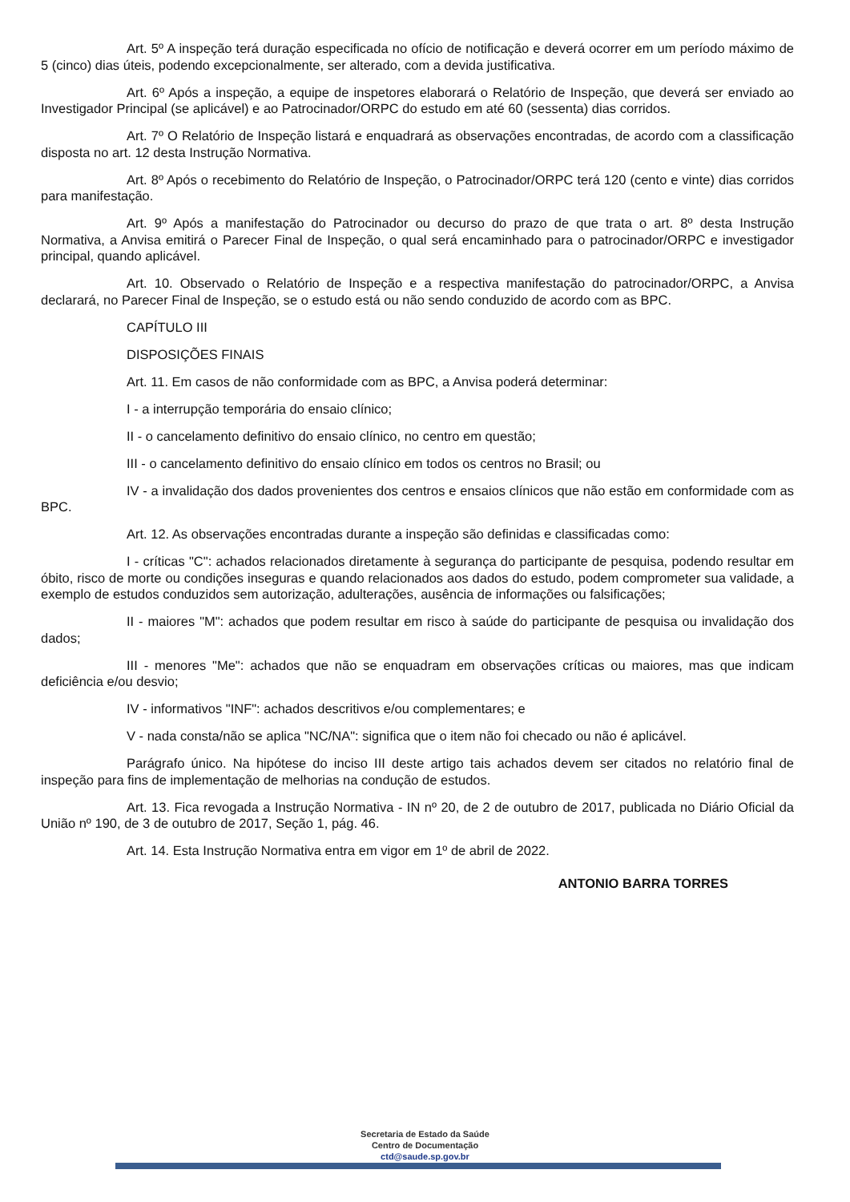Art. 5º A inspeção terá duração especificada no ofício de notificação e deverá ocorrer em um período máximo de 5 (cinco) dias úteis, podendo excepcionalmente, ser alterado, com a devida justificativa.
Art. 6º Após a inspeção, a equipe de inspetores elaborará o Relatório de Inspeção, que deverá ser enviado ao Investigador Principal (se aplicável) e ao Patrocinador/ORPC do estudo em até 60 (sessenta) dias corridos.
Art. 7º O Relatório de Inspeção listará e enquadrará as observações encontradas, de acordo com a classificação disposta no art. 12 desta Instrução Normativa.
Art. 8º Após o recebimento do Relatório de Inspeção, o Patrocinador/ORPC terá 120 (cento e vinte) dias corridos para manifestação.
Art. 9º Após a manifestação do Patrocinador ou decurso do prazo de que trata o art. 8º desta Instrução Normativa, a Anvisa emitirá o Parecer Final de Inspeção, o qual será encaminhado para o patrocinador/ORPC e investigador principal, quando aplicável.
Art. 10. Observado o Relatório de Inspeção e a respectiva manifestação do patrocinador/ORPC, a Anvisa declarará, no Parecer Final de Inspeção, se o estudo está ou não sendo conduzido de acordo com as BPC.
CAPÍTULO III
DISPOSIÇÕES FINAIS
Art. 11. Em casos de não conformidade com as BPC, a Anvisa poderá determinar:
I - a interrupção temporária do ensaio clínico;
II - o cancelamento definitivo do ensaio clínico, no centro em questão;
III - o cancelamento definitivo do ensaio clínico em todos os centros no Brasil; ou
IV - a invalidação dos dados provenientes dos centros e ensaios clínicos que não estão em conformidade com as BPC.
Art. 12. As observações encontradas durante a inspeção são definidas e classificadas como:
I - críticas "C": achados relacionados diretamente à segurança do participante de pesquisa, podendo resultar em óbito, risco de morte ou condições inseguras e quando relacionados aos dados do estudo, podem comprometer sua validade, a exemplo de estudos conduzidos sem autorização, adulterações, ausência de informações ou falsificações;
II - maiores "M": achados que podem resultar em risco à saúde do participante de pesquisa ou invalidação dos dados;
III - menores "Me": achados que não se enquadram em observações críticas ou maiores, mas que indicam deficiência e/ou desvio;
IV - informativos "INF": achados descritivos e/ou complementares; e
V - nada consta/não se aplica "NC/NA": significa que o item não foi checado ou não é aplicável.
Parágrafo único. Na hipótese do inciso III deste artigo tais achados devem ser citados no relatório final de inspeção para fins de implementação de melhorias na condução de estudos.
Art. 13. Fica revogada a Instrução Normativa - IN nº 20, de 2 de outubro de 2017, publicada no Diário Oficial da União nº 190, de 3 de outubro de 2017, Seção 1, pág. 46.
Art. 14. Esta Instrução Normativa entra em vigor em 1º de abril de 2022.
ANTONIO BARRA TORRES
Secretaria de Estado da Saúde
Centro de Documentação
ctd@saude.sp.gov.br